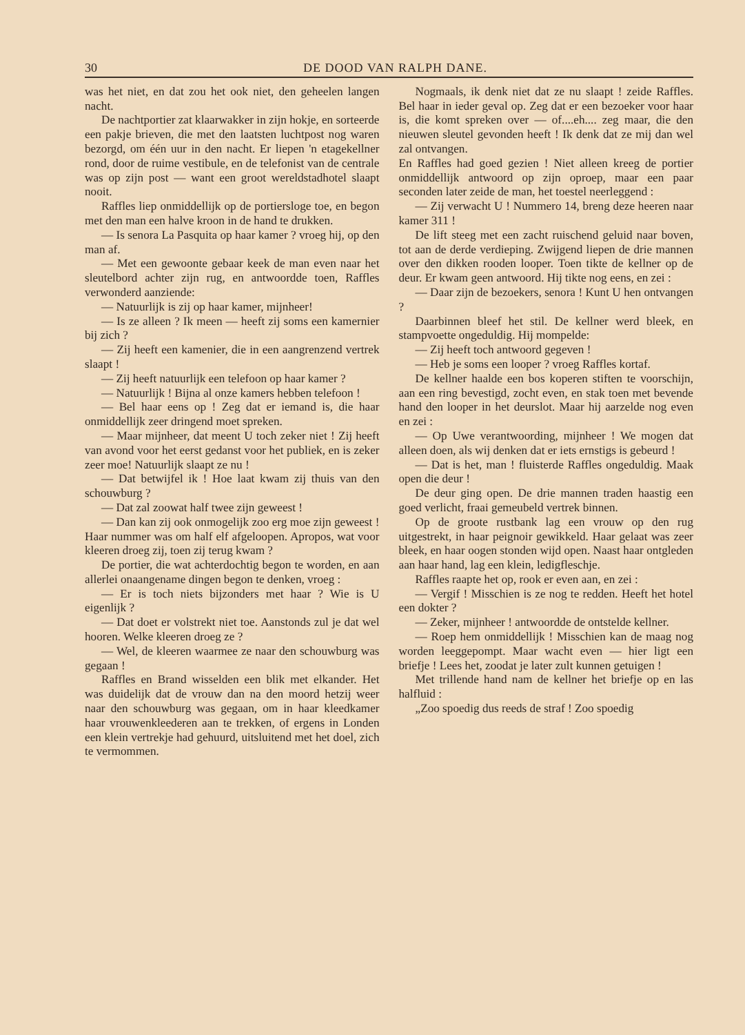30 DE DOOD VAN RALPH DANE.
was het niet, en dat zou het ook niet, den geheelen langen nacht.
De nachtportier zat klaarwakker in zijn hokje, en sorteerde een pakje brieven, die met den laatsten luchtpost nog waren bezorgd, om één uur in den nacht. Er liepen 'n etagekellner rond, door de ruime vestibule, en de telefonist van de centrale was op zijn post — want een groot wereldstadhotel slaapt nooit.
Raffles liep onmiddellijk op de portiersloge toe, en begon met den man een halve kroon in de hand te drukken.
— Is senora La Pasquita op haar kamer ? vroeg hij, op den man af.
— Met een gewoonte gebaar keek de man even naar het sleutelbord achter zijn rug, en antwoordde toen, Raffles verwonderd aanziende:
— Natuurlijk is zij op haar kamer, mijnheer!
— Is ze alleen ? Ik meen — heeft zij soms een kamernier bij zich ?
— Zij heeft een kamenier, die in een aangrenzend vertrek slaapt !
— Zij heeft natuurlijk een telefoon op haar kamer ?
— Natuurlijk ! Bijna al onze kamers hebben telefoon !
— Bel haar eens op ! Zeg dat er iemand is, die haar onmiddellijk zeer dringend moet spreken.
— Maar mijnheer, dat meent U toch zeker niet ! Zij heeft van avond voor het eerst gedanst voor het publiek, en is zeker zeer moe! Natuurlijk slaapt ze nu !
— Dat betwijfel ik ! Hoe laat kwam zij thuis van den schouwburg ?
— Dat zal zoowat half twee zijn geweest !
— Dan kan zij ook onmogelijk zoo erg moe zijn geweest ! Haar nummer was om half elf afgeloopen. Apropos, wat voor kleeren droeg zij, toen zij terug kwam ?
De portier, die wat achterdochtig begon te worden, en aan allerlei onaangename dingen begon te denken, vroeg :
— Er is toch niets bijzonders met haar ? Wie is U eigenlijk ?
— Dat doet er volstrekt niet toe. Aanstonds zul je dat wel hooren. Welke kleeren droeg ze ?
— Wel, de kleeren waarmee ze naar den schouwburg was gegaan !
Raffles en Brand wisselden een blik met elkander. Het was duidelijk dat de vrouw dan na den moord hetzij weer naar den schouwburg was gegaan, om in haar kleedkamer haar vrouwenkleederen aan te trekken, of ergens in Londen een klein vertrekje had gehuurd, uitsluitend met het doel, zich te vermommen.
Nogmaals, ik denk niet dat ze nu slaapt ! zeide Raffles. Bel haar in ieder geval op. Zeg dat er een bezoeker voor haar is, die komt spreken over — of....eh.... zeg maar, die den nieuwen sleutel gevonden heeft ! Ik denk dat ze mij dan wel zal ontvangen.
En Raffles had goed gezien ! Niet alleen kreeg de portier onmiddellijk antwoord op zijn oproep, maar een paar seconden later zeide de man, het toestel neerleggend :
— Zij verwacht U ! Nummero 14, breng deze heeren naar kamer 311 !
De lift steeg met een zacht ruischend geluid naar boven, tot aan de derde verdieping. Zwijgend liepen de drie mannen over den dikken rooden looper. Toen tikte de kellner op de deur. Er kwam geen antwoord. Hij tikte nog eens, en zei :
— Daar zijn de bezoekers, senora ! Kunt U hen ontvangen ?
Daarbinnen bleef het stil. De kellner werd bleek, en stampvoette ongeduldig. Hij mompelde:
— Zij heeft toch antwoord gegeven !
— Heb je soms een looper ? vroeg Raffles kortaf.
De kellner haalde een bos koperen stiften te voorschijn, aan een ring bevestigd, zocht even, en stak toen met bevende hand den looper in het deurslot. Maar hij aarzelde nog even en zei :
— Op Uwe verantwoording, mijnheer ! We mogen dat alleen doen, als wij denken dat er iets ernstigs is gebeurd !
— Dat is het, man ! fluisterde Raffles ongeduldig. Maak open die deur !
De deur ging open. De drie mannen traden haastig een goed verlicht, fraai gemeubeld vertrek binnen.
Op de groote rustbank lag een vrouw op den rug uitgestrekt, in haar peignoir gewikkeld. Haar gelaat was zeer bleek, en haar oogen stonden wijd open. Naast haar ontgleden aan haar hand, lag een klein, ledigfleschje.
Raffles raapte het op, rook er even aan, en zei :
— Vergif ! Misschien is ze nog te redden. Heeft het hotel een dokter ?
— Zeker, mijnheer ! antwoordde de ontstelde kellner.
— Roep hem onmiddellijk ! Misschien kan de maag nog worden leeggepompt. Maar wacht even — hier ligt een briefje ! Lees het, zoodat je later zult kunnen getuigen !
Met trillende hand nam de kellner het briefje op en las halfluid :
„Zoo spoedig dus reeds de straf ! Zoo spoedig